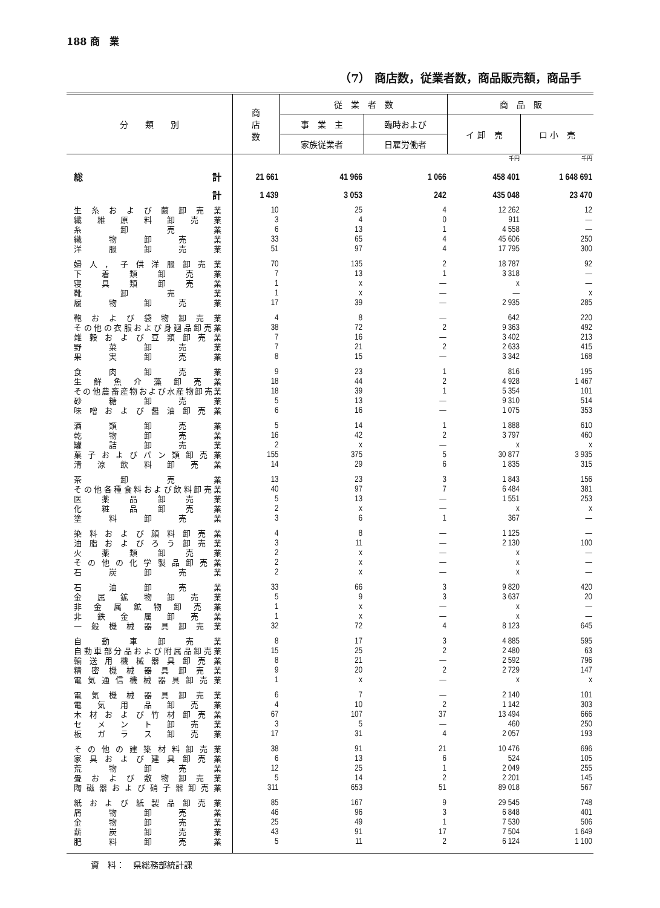188 商　業
（7） 商店数，従業者数，商品販売額，商品手
| 分 類 別 | 商 店 数 | 従 業 者 数 | | 商 品 販 | |
| --- | --- | --- | --- | --- | --- |
| | | 事 業 主 | 臨時および | イ 卸 売 | ロ 小 売 |
| | | 家族従業者 | 日雇労働者 | | |
| | | | | 千円 | 千円 |
| 総 計 | 21 661 | 41 966 | 1 066 | 458 401 | 1 648 691 |
| 計 | 1 439 | 3 053 | 242 | 435 048 | 23 470 |
| 生糸および繭卸売業 | 10 | 25 | 4 | 12 262 | 12 |
| 繊維原料卸売業 | 3 | 4 | 0 | 911 | — |
| 糸卸売業 | 6 | 13 | 1 | 4 558 | — |
| 織物卸売業 | 33 | 65 | 4 | 45 606 | 250 |
| 洋服卸売業 | 51 | 97 | 4 | 17 795 | 300 |
| 婦人，子供洋服卸売業 | 70 | 135 | 2 | 18 787 | 92 |
| 下着類卸売業 | 7 | 13 | 1 | 3 318 | — |
| 寝具類卸売業 | 1 | x | — | x | — |
| 靴卸売業 | 1 | x | — | — | x |
| 履物卸売業 | 17 | 39 | — | 2 935 | 285 |
| 鞄および袋物卸売業 | 4 | 8 | — | 642 | 220 |
| その他の衣服および身廻品卸売業 | 38 | 72 | 2 | 9 363 | 492 |
| 雑穀および豆類卸売業 | 7 | 16 | — | 3 402 | 213 |
| 野菜卸売業 | 7 | 21 | 2 | 2 633 | 415 |
| 果実卸売業 | 8 | 15 | — | 3 342 | 168 |
| 食肉卸売業 | 9 | 23 | 1 | 816 | 195 |
| 生鮮魚介藻卸売業 | 18 | 44 | 2 | 4 928 | 1 467 |
| その他農畜産物および水産物卸売業 | 18 | 39 | 1 | 5 354 | 101 |
| 砂糖卸売業 | 5 | 13 | — | 9 310 | 514 |
| 味噌および醤油卸売業 | 6 | 16 | — | 1 075 | 353 |
| 酒類卸売業 | 5 | 14 | 1 | 1 888 | 610 |
| 乾物卸売業 | 16 | 42 | 2 | 3 797 | 460 |
| 罐詰卸売業 | 2 | x | — | x | x |
| 菓子およびパン類卸売業 | 155 | 375 | 5 | 30 877 | 3 935 |
| 清涼飲料卸売業 | 14 | 29 | 6 | 1 835 | 315 |
| 茶卸売業 | 13 | 23 | 3 | 1 843 | 156 |
| その他各種食料および飲料卸売業 | 40 | 97 | 7 | 6 484 | 381 |
| 医薬品卸売業 | 5 | 13 | — | 1 551 | 253 |
| 化粧品卸売業 | 2 | x | — | x | x |
| 塗料卸売業 | 3 | 6 | 1 | 367 | — |
| 染料および顔料卸売業 | 4 | 8 | — | 1 125 | — |
| 油脂およびろう卸売業 | 3 | 11 | — | 2 130 | 100 |
| 火薬類卸売業 | 2 | x | — | x | — |
| その他の化学製品卸売業 | 2 | x | — | x | — |
| 石炭卸売業 | 2 | x | — | x | — |
| 石油卸売業 | 33 | 66 | 3 | 9 820 | 420 |
| 金属鉱物卸売業 | 5 | 9 | 3 | 3 637 | 20 |
| 非金属鉱物卸売業 | 1 | x | — | x | — |
| 非鉄金属卸売業 | 1 | x | — | x | — |
| 一般機械器具卸売業 | 32 | 72 | 4 | 8 123 | 645 |
| 自動車卸売業 | 8 | 17 | 3 | 4 885 | 595 |
| 自動車部分品および附属品卸売業 | 15 | 25 | 2 | 2 480 | 63 |
| 輸送用機械器具卸売業 | 8 | 21 | — | 2 592 | 796 |
| 精密機械器具卸売業 | 9 | 20 | 2 | 2 729 | 147 |
| 電気通信機械器具卸売業 | 1 | x | — | x | x |
| 電気機械器具卸売業 | 6 | 7 | — | 2 140 | 101 |
| 電気用品卸売業 | 4 | 10 | 2 | 1 142 | 303 |
| 木材および竹材卸売業 | 67 | 107 | 37 | 13 494 | 666 |
| セメント卸売業 | 3 | 5 | — | 460 | 250 |
| 板ガラス卸売業 | 17 | 31 | 4 | 2 057 | 193 |
| その他の建築材料卸売業 | 38 | 91 | 21 | 10 476 | 696 |
| 家具および建具卸売業 | 6 | 13 | 6 | 524 | 105 |
| 荒物卸売業 | 12 | 25 | 1 | 2 049 | 255 |
| 畳および敷物卸売業 | 5 | 14 | 2 | 2 201 | 145 |
| 陶磁器および硝子器卸売業 | 311 | 653 | 51 | 89 018 | 567 |
| 紙および紙製品卸売業 | 85 | 167 | 9 | 29 545 | 748 |
| 屑物卸売業 | 46 | 96 | 3 | 6 848 | 401 |
| 金物卸売業 | 25 | 49 | 1 | 7 530 | 506 |
| 薪炭卸売業 | 43 | 91 | 17 | 7 504 | 1 649 |
| 肥料卸売業 | 5 | 11 | 2 | 6 124 | 1 100 |
資　料：　県総務部統計課